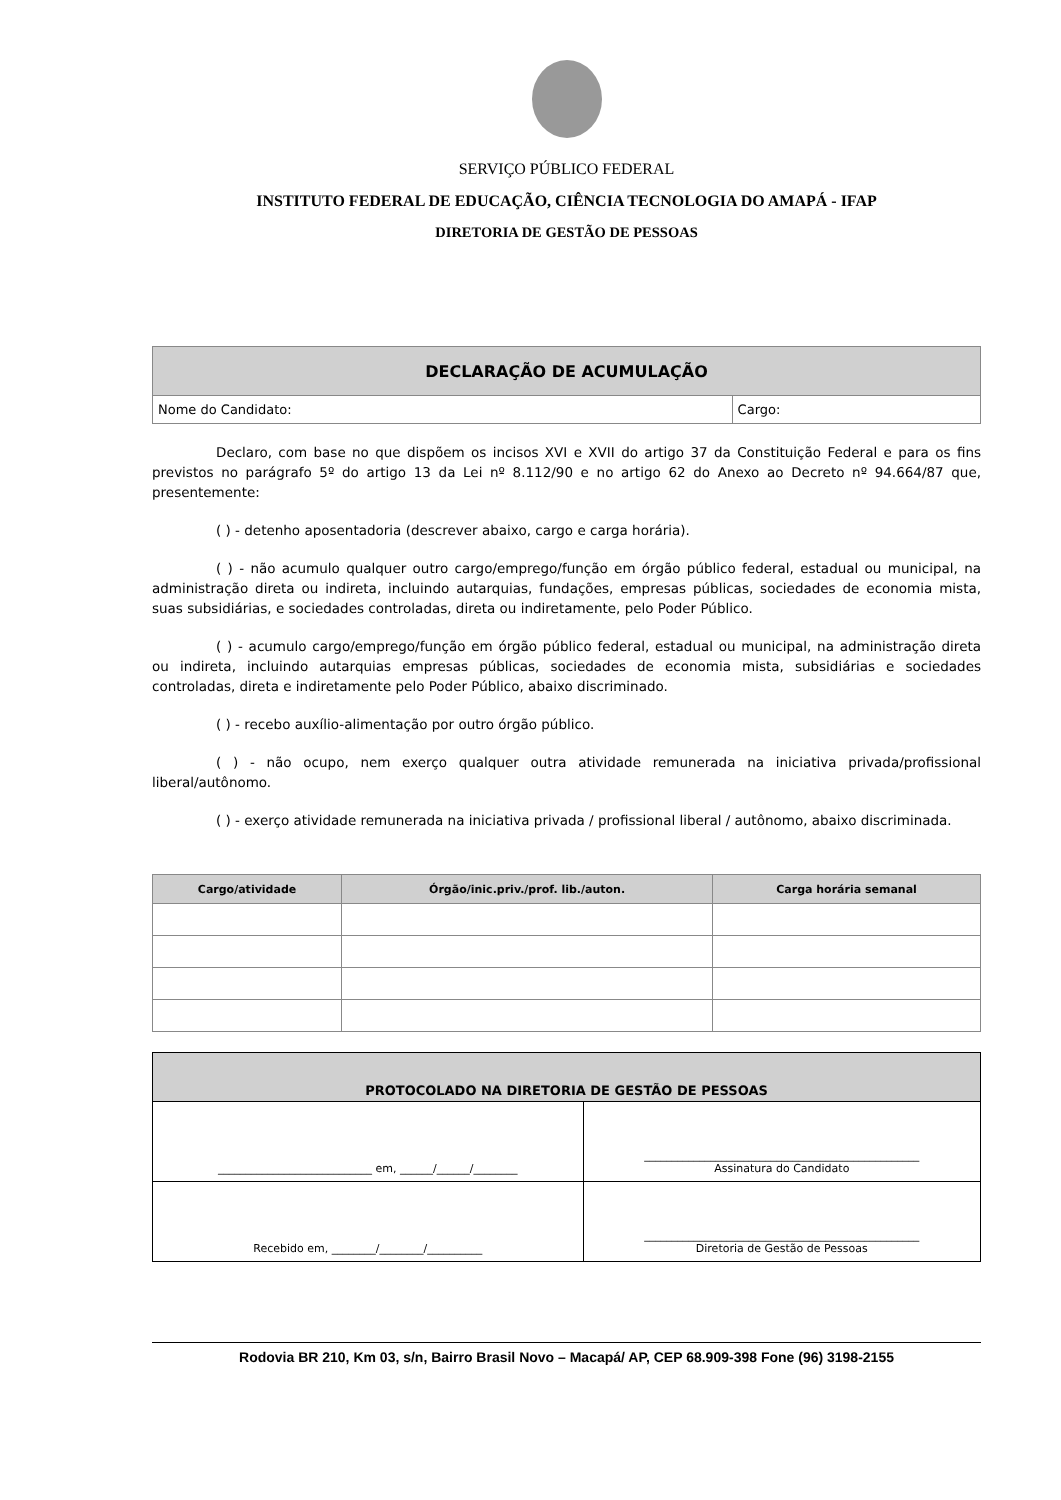SERVIÇO PÚBLICO FEDERAL
INSTITUTO FEDERAL DE EDUCAÇÃO, CIÊNCIA TECNOLOGIA DO AMAPÁ - IFAP
DIRETORIA DE GESTÃO DE PESSOAS
| DECLARAÇÃO DE ACUMULAÇÃO | |
| --- | --- |
| Nome do Candidato: | Cargo: |
Declaro, com base no que dispõem os incisos XVI e XVII do artigo 37 da Constituição Federal e para os fins previstos no parágrafo 5º do artigo 13 da Lei nº 8.112/90 e no artigo 62 do Anexo ao Decreto nº 94.664/87 que, presentemente:
( ) - detenho aposentadoria (descrever abaixo, cargo e carga horária).
( ) - não acumulo qualquer outro cargo/emprego/função em órgão público federal, estadual ou municipal, na administração direta ou indireta, incluindo autarquias, fundações, empresas públicas, sociedades de economia mista, suas subsidiárias, e sociedades controladas, direta ou indiretamente, pelo Poder Público.
( ) - acumulo cargo/emprego/função em órgão público federal, estadual ou municipal, na administração direta ou indireta, incluindo autarquias empresas públicas, sociedades de economia mista, subsidiárias e sociedades controladas, direta e indiretamente pelo Poder Público, abaixo discriminado.
( ) - recebo auxílio-alimentação por outro órgão público.
( ) - não ocupo, nem exerço qualquer outra atividade remunerada na iniciativa privada/profissional liberal/autônomo.
( ) - exerço atividade remunerada na iniciativa privada / profissional liberal / autônomo, abaixo discriminada.
| Cargo/atividade | Órgão/inic.priv./prof. lib./auton. | Carga horária semanal |
| --- | --- | --- |
| PROTOCOLADO NA DIRETORIA DE GESTÃO DE PESSOAS | |
| --- | --- |
| ____________________________ em, ______/______/________ | __________________________________________________ Assinatura do Candidato |
| Recebido em, ________/________/__________ | __________________________________________________ Diretoria de Gestão de Pessoas |
Rodovia BR 210, Km 03, s/n, Bairro Brasil Novo – Macapá/ AP, CEP 68.909-398 Fone (96) 3198-2155